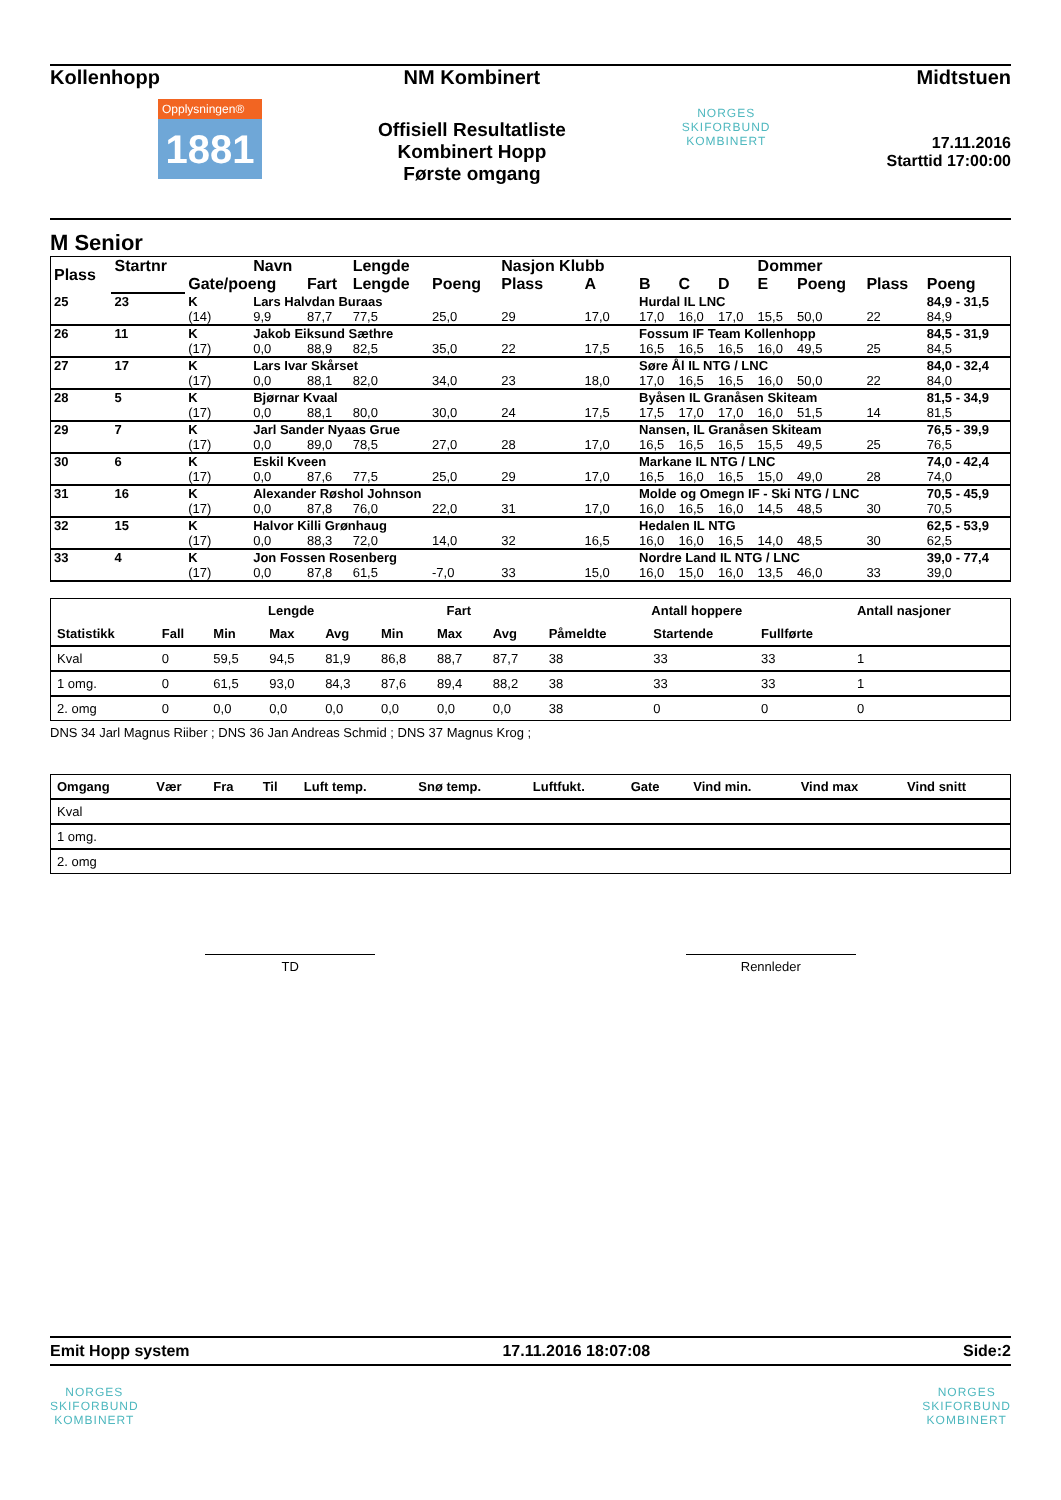Kollenhopp
Opplysningen®
1881
NM Kombinert
Offisiell Resultatliste
Kombinert Hopp
Første omgang
NORGES
SKIFORBUND
KOMBINERT
Midtstuen
17.11.2016
Starttid 17:00:00
M Senior
| Plass | Startnr | | Navn | | Lengde | | Nasjon Klubb | | | | | Dommer | | | |
| --- | --- | --- | --- | --- | --- | --- | --- | --- | --- | --- | --- | --- | --- | --- | --- |
| | | Gate/poeng | | Fart | Lengde | Poeng | Plass | A | B | C | D | E | Poeng | Plass | Poeng |
| 25 | 23 | K | Lars Halvdan Buraas | | | | | | Hurdal IL LNC | | | | | | 84,9 - 31,5 |
| | | (14) | 9,9 | 87,7 | 77,5 | 25,0 | 29 | 17,0 | 17,0 | 16,0 | 17,0 | 15,5 | 50,0 | 22 | 84,9 |
| 26 | 11 | K | Jakob Eiksund Sæthre | | | | | | Fossum IF Team Kollenhopp | | | | | | 84,5 - 31,9 |
| | | (17) | 0,0 | 88,9 | 82,5 | 35,0 | 22 | 17,5 | 16,5 | 16,5 | 16,5 | 16,0 | 49,5 | 25 | 84,5 |
| 27 | 17 | K | Lars Ivar Skårset | | | | | | Søre Ål IL NTG / LNC | | | | | | 84,0 - 32,4 |
| | | (17) | 0,0 | 88,1 | 82,0 | 34,0 | 23 | 18,0 | 17,0 | 16,5 | 16,5 | 16,0 | 50,0 | 22 | 84,0 |
| 28 | 5 | K | Bjørnar Kvaal | | | | | | Byåsen IL Granåsen Skiteam | | | | | | 81,5 - 34,9 |
| | | (17) | 0,0 | 88,1 | 80,0 | 30,0 | 24 | 17,5 | 17,5 | 17,0 | 17,0 | 16,0 | 51,5 | 14 | 81,5 |
| 29 | 7 | K | Jarl Sander Nyaas Grue | | | | | | Nansen, IL Granåsen Skiteam | | | | | | 76,5 - 39,9 |
| | | (17) | 0,0 | 89,0 | 78,5 | 27,0 | 28 | 17,0 | 16,5 | 16,5 | 16,5 | 15,5 | 49,5 | 25 | 76,5 |
| 30 | 6 | K | Eskil Kveen | | | | | | Markane IL NTG / LNC | | | | | | 74,0 - 42,4 |
| | | (17) | 0,0 | 87,6 | 77,5 | 25,0 | 29 | 17,0 | 16,5 | 16,0 | 16,5 | 15,0 | 49,0 | 28 | 74,0 |
| 31 | 16 | K | Alexander Røshol Johnson | | | | | | Molde og Omegn IF - Ski NTG / LNC | | | | | | 70,5 - 45,9 |
| | | (17) | 0,0 | 87,8 | 76,0 | 22,0 | 31 | 17,0 | 16,0 | 16,5 | 16,0 | 14,5 | 48,5 | 30 | 70,5 |
| 32 | 15 | K | Halvor Killi Grønhaug | | | | | | Hedalen IL NTG | | | | | | 62,5 - 53,9 |
| | | (17) | 0,0 | 88,3 | 72,0 | 14,0 | 32 | 16,5 | 16,0 | 16,0 | 16,5 | 14,0 | 48,5 | 30 | 62,5 |
| 33 | 4 | K | Jon Fossen Rosenberg | | | | | | Nordre Land IL NTG / LNC | | | | | | 39,0 - 77,4 |
| | | (17) | 0,0 | 87,8 | 61,5 | -7,0 | 33 | 15,0 | 16,0 | 15,0 | 16,0 | 13,5 | 46,0 | 33 | 39,0 |
| | | Lengde | | | Fart | | | Antall hoppere | | | Antall nasjoner |
| --- | --- | --- | --- | --- | --- | --- | --- | --- | --- | --- | --- |
| Statistikk | Fall | Min | Max | Avg | Min | Max | Avg | Påmeldte | Startende | Fullførte | |
| Kval | 0 | 59,5 | 94,5 | 81,9 | 86,8 | 88,7 | 87,7 | 38 | 33 | 33 | 1 |
| 1 omg. | 0 | 61,5 | 93,0 | 84,3 | 87,6 | 89,4 | 88,2 | 38 | 33 | 33 | 1 |
| 2. omg | 0 | 0,0 | 0,0 | 0,0 | 0,0 | 0,0 | 0,0 | 38 | 0 | 0 | 0 |
DNS 34 Jarl Magnus Riiber ; DNS 36 Jan Andreas Schmid ; DNS 37 Magnus Krog ;
| Omgang | Vær | Fra | Til | Luft temp. | Snø temp. | Luftfukt. | Gate | Vind min. | Vind max | Vind snitt |
| --- | --- | --- | --- | --- | --- | --- | --- | --- | --- | --- |
| Kval | | | | | | | | | | |
| 1 omg. | | | | | | | | | | |
| 2. omg | | | | | | | | | | |
TD Rennleder
Emit Hopp system 17.11.2016 18:07:08 Side:2
NORGES
SKIFORBUND
KOMBINERT
NORGES
SKIFORBUND
KOMBINERT